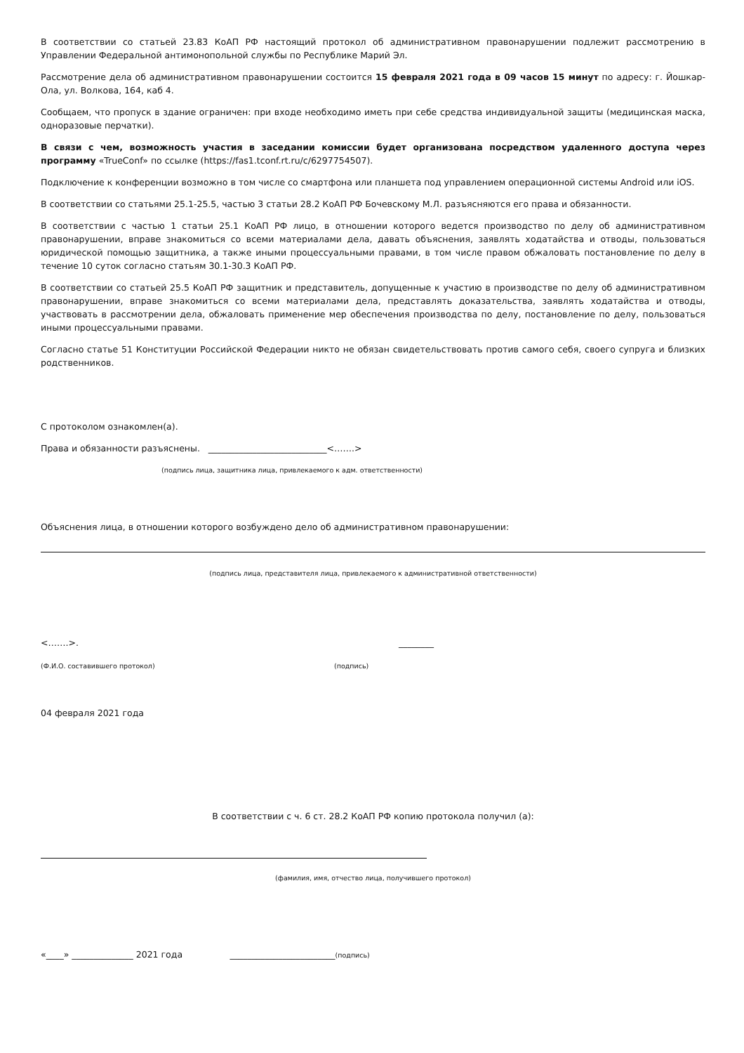В соответствии со статьей 23.83 КоАП РФ настоящий протокол об административном правонарушении подлежит рассмотрению в Управлении Федеральной антимонопольной службы по Республике Марий Эл.
Рассмотрение дела об административном правонарушении состоится 15 февраля 2021 года в 09 часов 15 минут по адресу: г. Йошкар-Ола, ул. Волкова, 164, каб 4.
Сообщаем, что пропуск в здание ограничен: при входе необходимо иметь при себе средства индивидуальной защиты (медицинская маска, одноразовые перчатки).
В связи с чем, возможность участия в заседании комиссии будет организована посредством удаленного доступа через программу «TrueConf» по ссылке (https://fas1.tconf.rt.ru/c/6297754507).
Подключение к конференции возможно в том числе со смартфона или планшета под управлением операционной системы Android или iOS.
В соответствии со статьями 25.1-25.5, частью 3 статьи 28.2 КоАП РФ Бочевскому М.Л. разъясняются его права и обязанности.
В соответствии с частью 1 статьи 25.1 КоАП РФ лицо, в отношении которого ведется производство по делу об административном правонарушении, вправе знакомиться со всеми материалами дела, давать объяснения, заявлять ходатайства и отводы, пользоваться юридической помощью защитника, а также иными процессуальными правами, в том числе правом обжаловать постановление по делу в течение 10 суток согласно статьям 30.1-30.3 КоАП РФ.
В соответствии со статьей 25.5 КоАП РФ защитник и представитель, допущенные к участию в производстве по делу об административном правонарушении, вправе знакомиться со всеми материалами дела, представлять доказательства, заявлять ходатайства и отводы, участвовать в рассмотрении дела, обжаловать применение мер обеспечения производства по делу, постановление по делу, пользоваться иными процессуальными правами.
Согласно статье 51 Конституции Российской Федерации никто не обязан свидетельствовать против самого себя, своего супруга и близких родственников.
С протоколом ознакомлен(а).
Права и обязанности разъяснены. ___________________________<…….>
(подпись лица, защитника лица, привлекаемого к адм. ответственности)
Объяснения лица, в отношении которого возбуждено дело об административном правонарушении:
(подпись лица, представителя лица, привлекаемого к административной ответственности)
<…….>. ________
(Ф.И.О. составившего протокол) (подпись)
04 февраля 2021 года
В соответствии с ч. 6 ст. 28.2 КоАП РФ копию протокола получил (а):
(фамилия, имя, отчество лица, получившего протокол)
«____» ______________ 2021 года ________________________(подпись)